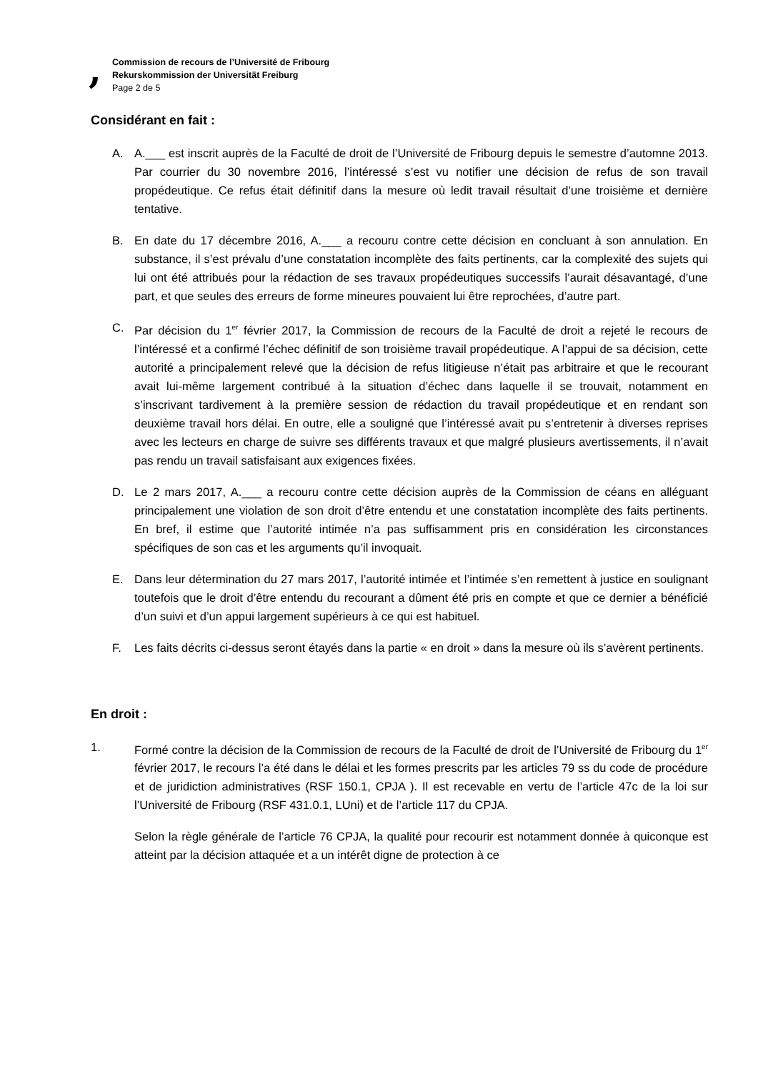, Commission de recours de l’Université de Fribourg
Rekurskommission der Universität Freiburg
Page 2 de 5
Considérant en fait :
A. A.___ est inscrit auprès de la Faculté de droit de l’Université de Fribourg depuis le semestre d’automne 2013. Par courrier du 30 novembre 2016, l’intéressé s’est vu notifier une décision de refus de son travail propédeutique. Ce refus était définitif dans la mesure où ledit travail résultait d’une troisième et dernière tentative.
B. En date du 17 décembre 2016, A.___ a recouru contre cette décision en concluant à son annulation. En substance, il s’est prévalu d’une constatation incomplète des faits pertinents, car la complexité des sujets qui lui ont été attribués pour la rédaction de ses travaux propédeutiques successifs l’aurait désavantagé, d’une part, et que seules des erreurs de forme mineures pouvaient lui être reprochées, d’autre part.
C. Par décision du 1<sup>er</sup> février 2017, la Commission de recours de la Faculté de droit a rejeté le recours de l’intéressé et a confirmé l’échec définitif de son troisième travail propédeutique. A l’appui de sa décision, cette autorité a principalement relevé que la décision de refus litigieuse n’était pas arbitraire et que le recourant avait lui-même largement contribué à la situation d’échec dans laquelle il se trouvait, notamment en s’inscrivant tardivement à la première session de rédaction du travail propédeutique et en rendant son deuxième travail hors délai. En outre, elle a souligné que l’intéressé avait pu s’entretenir à diverses reprises avec les lecteurs en charge de suivre ses différents travaux et que malgré plusieurs avertissements, il n’avait pas rendu un travail satisfaisant aux exigences fixées.
D. Le 2 mars 2017, A.___ a recouru contre cette décision auprès de la Commission de céans en alléguant principalement une violation de son droit d’être entendu et une constatation incomplète des faits pertinents. En bref, il estime que l’autorité intimée n’a pas suffisamment pris en considération les circonstances spécifiques de son cas et les arguments qu’il invoquait.
E. Dans leur détermination du 27 mars 2017, l’autorité intimée et l’intimée s’en remettent à justice en soulignant toutefois que le droit d’être entendu du recourant a dûment été pris en compte et que ce dernier a bénéficié d’un suivi et d’un appui largement supérieurs à ce qui est habituel.
F. Les faits décrits ci-dessus seront étayés dans la partie « en droit » dans la mesure où ils s’avèrent pertinents.
En droit :
1. Formé contre la décision de la Commission de recours de la Faculté de droit de l’Université de Fribourg du 1<sup>er</sup> février 2017, le recours l’a été dans le délai et les formes prescrits par les articles 79 ss du code de procédure et de juridiction administratives (RSF 150.1, CPJA ). Il est recevable en vertu de l’article 47c de la loi sur l’Université de Fribourg (RSF 431.0.1, LUni) et de l’article 117 du CPJA.
Selon la règle générale de l’article 76 CPJA, la qualité pour recourir est notamment donnée à quiconque est atteint par la décision attaquée et a un intérêt digne de protection à ce